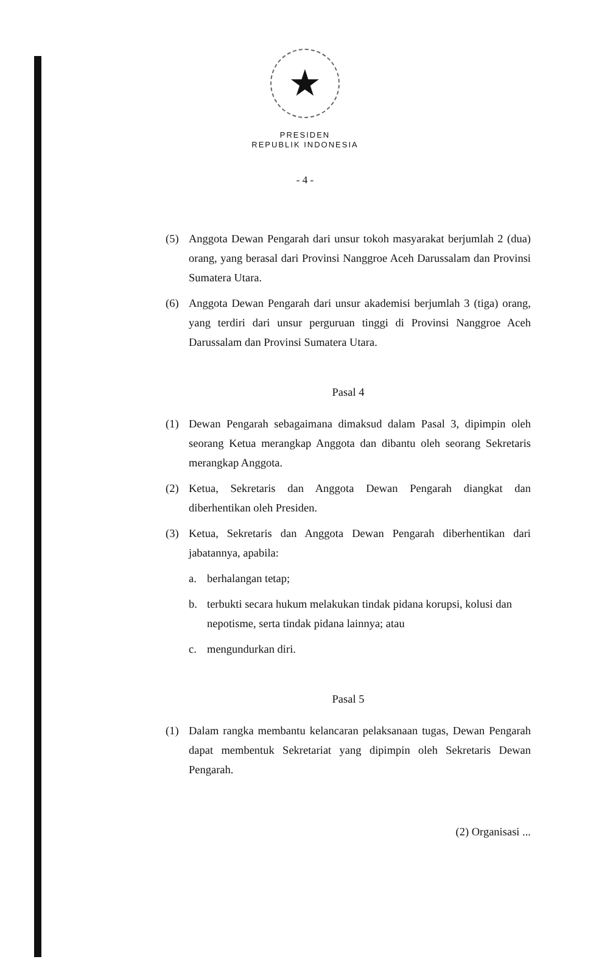★
PRESIDEN
REPUBLIK INDONESIA
- 4 -
(5) Anggota Dewan Pengarah dari unsur tokoh masyarakat berjumlah 2 (dua) orang, yang berasal dari Provinsi Nanggroe Aceh Darussalam dan Provinsi Sumatera Utara.
(6) Anggota Dewan Pengarah dari unsur akademisi berjumlah 3 (tiga) orang, yang terdiri dari unsur perguruan tinggi di Provinsi Nanggroe Aceh Darussalam dan Provinsi Sumatera Utara.
Pasal 4
(1) Dewan Pengarah sebagaimana dimaksud dalam Pasal 3, dipimpin oleh seorang Ketua merangkap Anggota dan dibantu oleh seorang Sekretaris merangkap Anggota.
(2) Ketua, Sekretaris dan Anggota Dewan Pengarah diangkat dan diberhentikan oleh Presiden.
(3) Ketua, Sekretaris dan Anggota Dewan Pengarah diberhentikan dari jabatannya, apabila:
a. berhalangan tetap;
b. terbukti secara hukum melakukan tindak pidana korupsi, kolusi dan nepotisme, serta tindak pidana lainnya; atau
c. mengundurkan diri.
Pasal 5
(1) Dalam rangka membantu kelancaran pelaksanaan tugas, Dewan Pengarah dapat membentuk Sekretariat yang dipimpin oleh Sekretaris Dewan Pengarah.
(2) Organisasi ...